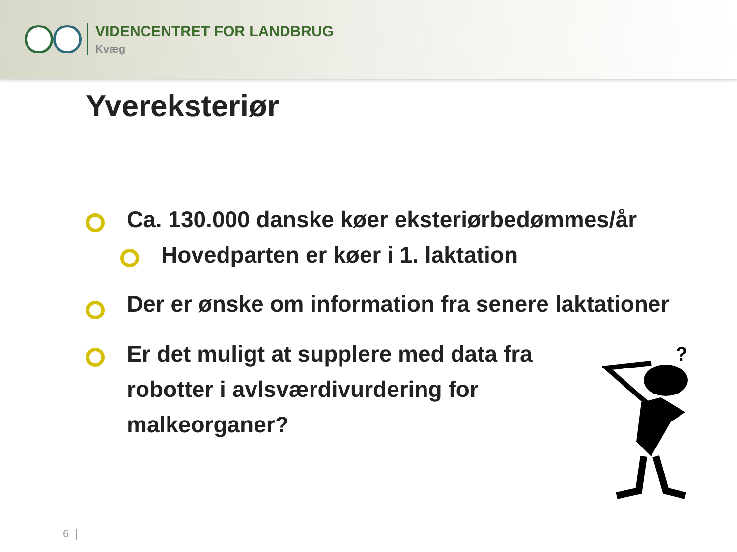VIDENCENTRET FOR LANDBRUG
Kvæg
Yvereksteriør
Ca. 130.000 danske køer eksteriørbedømmes/år
Hovedparten er køer i 1. laktation
Der er ønske om information fra senere laktationer
Er det muligt at supplere med data fra robotter i avlsværdivurdering for malkeorganer?
?
6 |